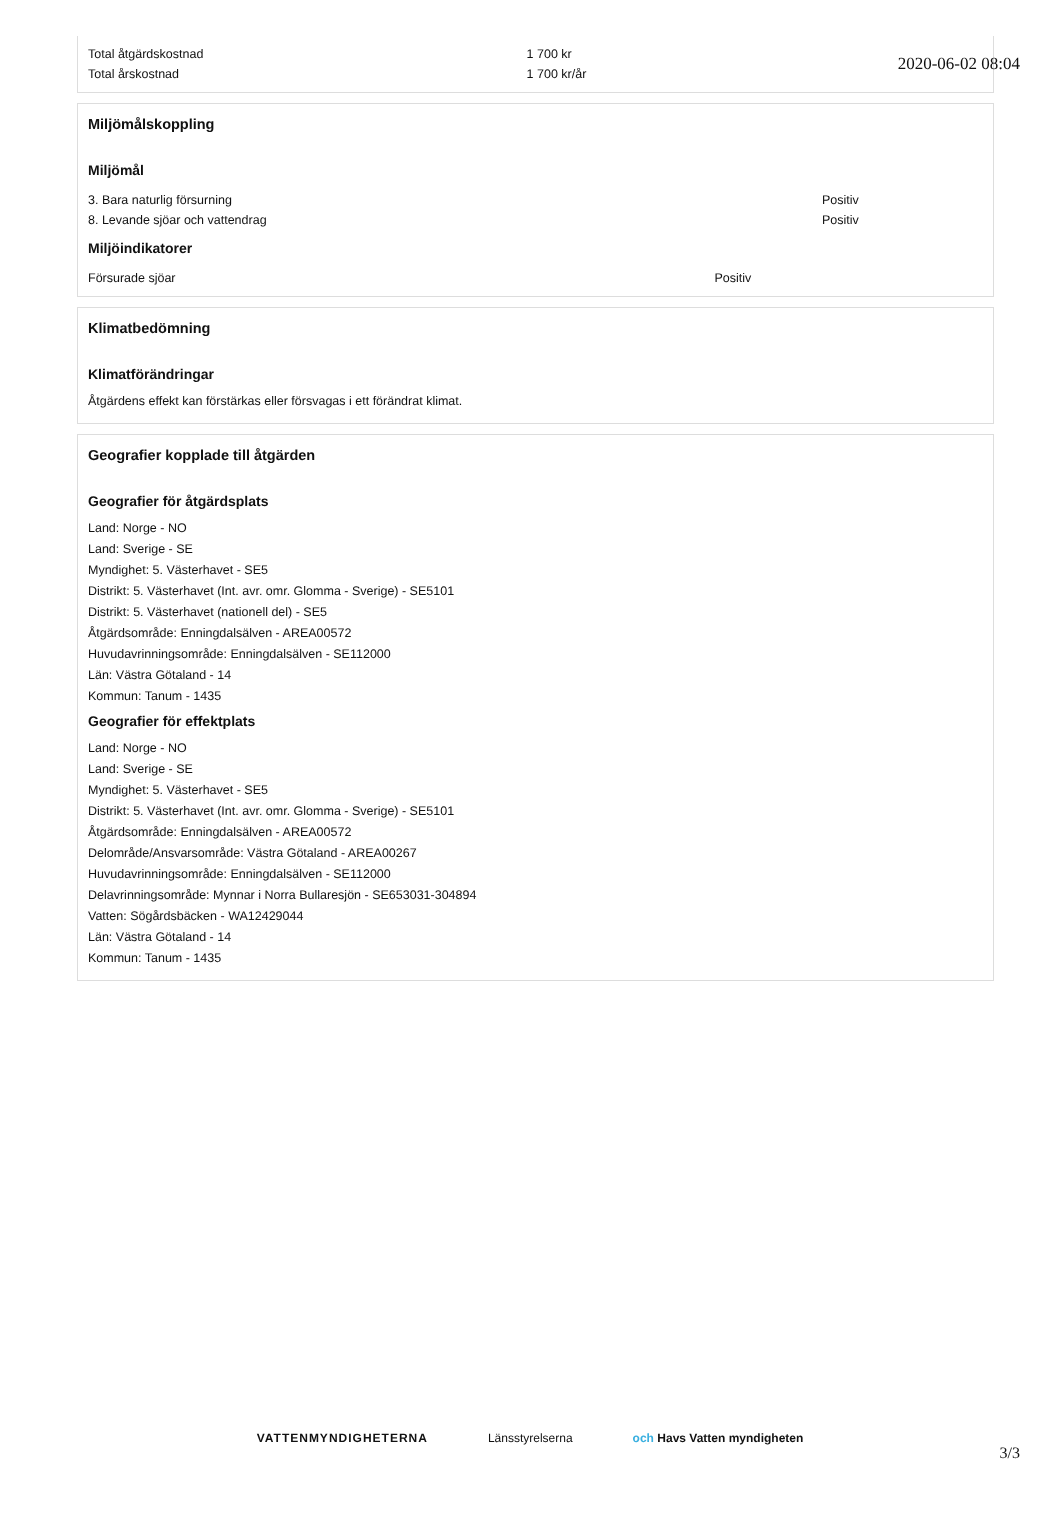2020-06-02 08:04
| Total åtgärdskostnad | 1 700 kr |
| Total årskostnad | 1 700 kr/år |
Miljömålskoppling
Miljömål
| 3. Bara naturlig försurning | Positiv |
| 8. Levande sjöar och vattendrag | Positiv |
Miljöindikatorer
| Försurade sjöar | Positiv |
Klimatbedömning
Klimatförändringar
Åtgärdens effekt kan förstärkas eller försvagas i ett förändrat klimat.
Geografier kopplade till åtgärden
Geografier för åtgärdsplats
Land: Norge - NO
Land: Sverige - SE
Myndighet: 5. Västerhavet - SE5
Distrikt: 5. Västerhavet (Int. avr. omr. Glomma - Sverige) - SE5101
Distrikt: 5. Västerhavet (nationell del) - SE5
Åtgärdsområde: Enningdalsälven - AREA00572
Huvudavrinningsområde: Enningdalsälven - SE112000
Län: Västra Götaland - 14
Kommun: Tanum - 1435
Geografier för effektplats
Land: Norge - NO
Land: Sverige - SE
Myndighet: 5. Västerhavet - SE5
Distrikt: 5. Västerhavet (Int. avr. omr. Glomma - Sverige) - SE5101
Åtgärdsområde: Enningdalsälven - AREA00572
Delområde/Ansvarsområde: Västra Götaland - AREA00267
Huvudavrinningsområde: Enningdalsälven - SE112000
Delavrinningsområde: Mynnar i Norra Bullaresjön - SE653031-304894
Vatten: Sögårdsbäcken - WA12429044
Län: Västra Götaland - 14
Kommun: Tanum - 1435
VATTENMYNDIGHETERNA Länsstyrelserna och Havs Vatten myndigheten
3/3